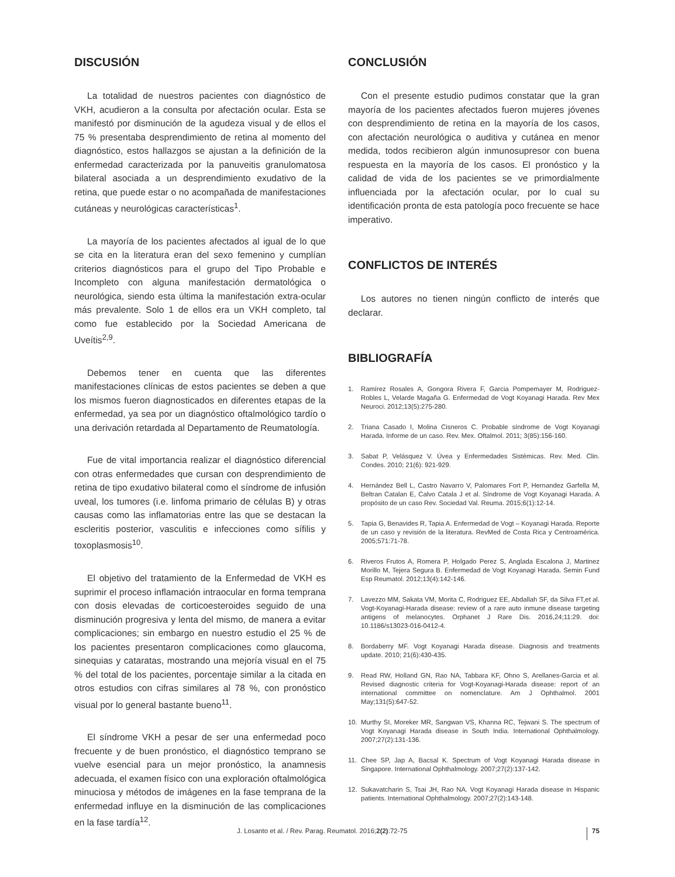DISCUSIÓN
La totalidad de nuestros pacientes con diagnóstico de VKH, acudieron a la consulta por afectación ocular. Esta se manifestó por disminución de la agudeza visual y de ellos el 75 % presentaba desprendimiento de retina al momento del diagnóstico, estos hallazgos se ajustan a la definición de la enfermedad caracterizada por la panuveitis granulomatosa bilateral asociada a un desprendimiento exudativo de la retina, que puede estar o no acompañada de manifestaciones cutáneas y neurológicas características<sup>1</sup>.
La mayoría de los pacientes afectados al igual de lo que se cita en la literatura eran del sexo femenino y cumplían criterios diagnósticos para el grupo del Tipo Probable e Incompleto con alguna manifestación dermatológica o neurológica, siendo esta última la manifestación extra-ocular más prevalente. Solo 1 de ellos era un VKH completo, tal como fue establecido por la Sociedad Americana de Uveítis<sup>2,9</sup>.
Debemos tener en cuenta que las diferentes manifestaciones clínicas de estos pacientes se deben a que los mismos fueron diagnosticados en diferentes etapas de la enfermedad, ya sea por un diagnóstico oftalmológico tardío o una derivación retardada al Departamento de Reumatología.
Fue de vital importancia realizar el diagnóstico diferencial con otras enfermedades que cursan con desprendimiento de retina de tipo exudativo bilateral como el síndrome de infusión uveal, los tumores (i.e. linfoma primario de células B) y otras causas como las inflamatorias entre las que se destacan la escleritis posterior, vasculitis e infecciones como sífilis y toxoplasmosis<sup>10</sup>.
El objetivo del tratamiento de la Enfermedad de VKH es suprimir el proceso inflamación intraocular en forma temprana con dosis elevadas de corticoesteroides seguido de una disminución progresiva y lenta del mismo, de manera a evitar complicaciones; sin embargo en nuestro estudio el 25 % de los pacientes presentaron complicaciones como glaucoma, sinequias y cataratas, mostrando una mejoría visual en el 75 % del total de los pacientes, porcentaje similar a la citada en otros estudios con cifras similares al 78 %, con pronóstico visual por lo general bastante bueno<sup>11</sup>.
El síndrome VKH a pesar de ser una enfermedad poco frecuente y de buen pronóstico, el diagnóstico temprano se vuelve esencial para un mejor pronóstico, la anamnesis adecuada, el examen físico con una exploración oftalmológica minuciosa y métodos de imágenes en la fase temprana de la enfermedad influye en la disminución de las complicaciones en la fase tardía<sup>12</sup>.
CONCLUSIÓN
Con el presente estudio pudimos constatar que la gran mayoría de los pacientes afectados fueron mujeres jóvenes con desprendimiento de retina en la mayoría de los casos, con afectación neurológica o auditiva y cutánea en menor medida, todos recibieron algún inmunosupresor con buena respuesta en la mayoría de los casos. El pronóstico y la calidad de vida de los pacientes se ve primordialmente influenciada por la afectación ocular, por lo cual su identificación pronta de esta patología poco frecuente se hace imperativo.
CONFLICTOS DE INTERÉS
Los autores no tienen ningún conflicto de interés que declarar.
BIBLIOGRAFÍA
1. Ramírez Rosales A, Gongora Rivera F, Garcia Pompemayer M, Rodriguez-Robles L, Velarde Magaña G. Enfermedad de Vogt Koyanagi Harada. Rev Mex Neuroci. 2012;13(5):275-280.
2. Triana Casado I, Molina Cisneros C. Probable síndrome de Vogt Koyanagi Harada. Informe de un caso. Rev. Mex. Oftalmol. 2011; 3(85):156-160.
3. Sabat P, Velásquez V. Úvea y Enfermedades Sistémicas. Rev. Med. Clin. Condes. 2010; 21(6): 921-929.
4. Hernández Bell L, Castro Navarro V, Palomares Fort P, Hernandez Garfella M, Beltran Catalan E, Calvo Catala J et al. Síndrome de Vogt Koyanagi Harada. A propósito de un caso Rev. Sociedad Val. Reuma. 2015;6(1):12-14.
5. Tapia G, Benavides R, Tapia A. Enfermedad de Vogt – Koyanagi Harada. Reporte de un caso y revisión de la literatura. RevMed de Costa Rica y Centroamérica. 2005;571:71-78.
6. Riveros Frutos A, Romera P, Holgado Perez S, Anglada Escalona J, Martinez Morillo M, Tejera Segura B. Enfermedad de Vogt Koyanagi Harada. Semin Fund Esp Reumatol. 2012;13(4):142-146.
7. Lavezzo MM, Sakata VM, Morita C, Rodriguez EE, Abdallah SF, da Silva FT,et al. Vogt-Koyanagi-Harada disease: review of a rare auto inmune disease targeting antigens of melanocytes. Orphanet J Rare Dis. 2016,24;11:29. doi: 10.1186/s13023-016-0412-4.
8. Bordaberry MF. Vogt Koyanagi Harada disease. Diagnosis and treatments update. 2010; 21(6):430-435.
9. Read RW, Holland GN, Rao NA, Tabbara KF, Ohno S, Arellanes-Garcia et al. Revised diagnostic criteria for Vogt-Koyanagi-Harada disease: report of an international committee on nomenclature. Am J Ophthalmol. 2001 May;131(5):647-52.
10. Murthy SI, Moreker MR, Sangwan VS, Khanna RC, Tejwani S. The spectrum of Vogt Koyanagi Harada disease in South India. International Ophthalmology. 2007;27(2):131-136.
11. Chee SP, Jap A, Bacsal K. Spectrum of Vogt Koyanagi Harada disease in Singapore. International Ophthalmology. 2007;27(2):137-142.
12. Sukavatcharin S, Tsai JH, Rao NA. Vogt Koyanagi Harada disease in Hispanic patients. International Ophthalmology. 2007;27(2):143-148.
J. Losanto et al. / Rev. Parag. Reumatol. 2016;2(2):72-75 75